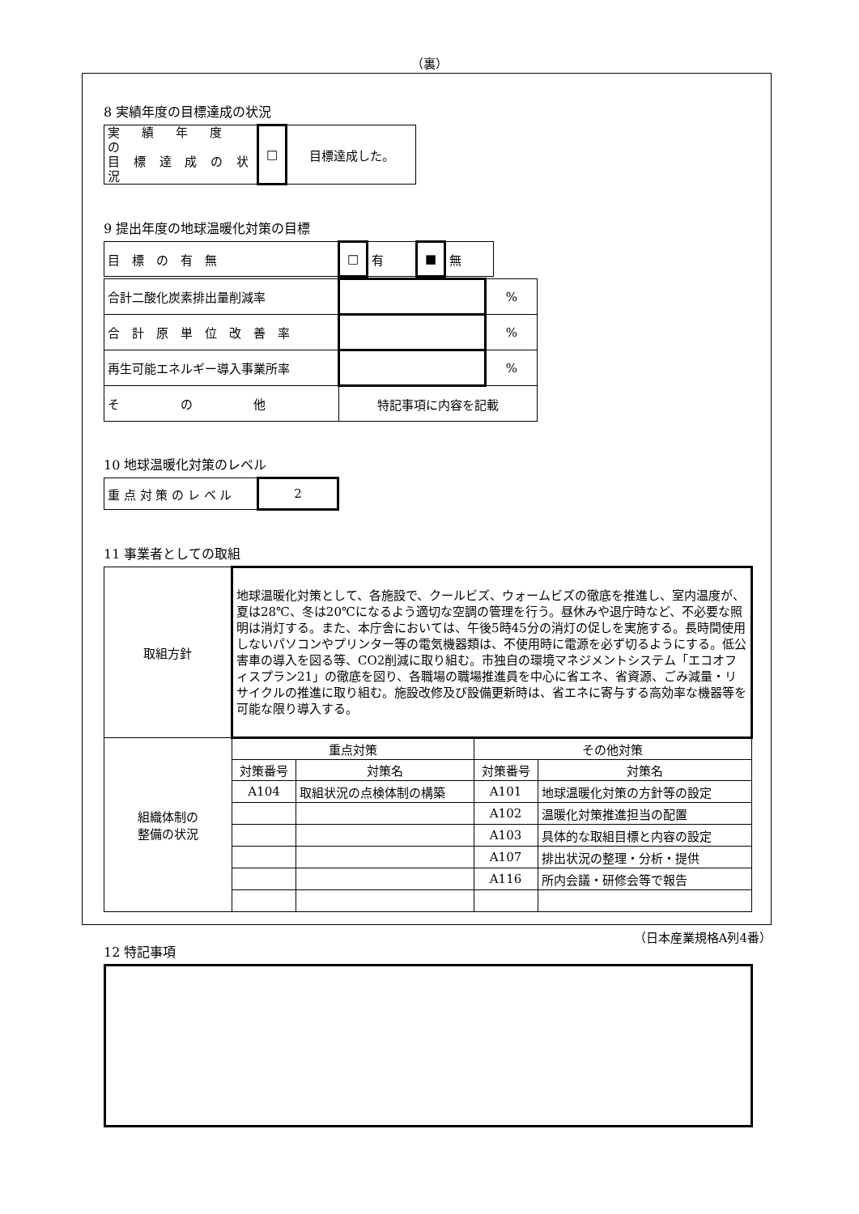（裏）
8 実績年度の目標達成の状況
| 実 績 年 度 の 目 標 達 成 の 状 況 | □ | 目標達成した。 |
9 提出年度の地球温暖化対策の目標
| 目 標 の 有 無 | □ | 有 | ■ | 無 |
| 合計二酸化炭素排出量削減率 | | % |
| 合 計 原 単 位 改 善 率 | | % |
| 再生可能エネルギー導入事業所率 | | % |
| そ の 他 | 特記事項に内容を記載 | |
10 地球温暖化対策のレベル
| 重 点 対 策 の レ ベ ル | 2 |
11 事業者としての取組
| 取組方針 | 地球温暖化対策として、各施設で、クールビズ、ウォームビズの徹底を推進し、室内温度が、夏は28℃、冬は20℃になるよう適切な空調の管理を行う。昼休みや退庁時など、不必要な照明は消灯する。また、本庁舎においては、午後5時45分の消灯の促しを実施する。長時間使用しないパソコンやプリンター等の電気機器類は、不使用時に電源を必ず切るようにする。低公害車の導入を図る等、CO2削減に取り組む。市独自の環境マネジメントシステム「エコオフィスプラン21」の徹底を図り、各職場の職場推進員を中心に省エネ、省資源、ごみ減量・リサイクルの推進に取り組む。施設改修及び設備更新時は、省エネに寄与する高効率な機器等を可能な限り導入する。 | | | |
| 組織体制の 整備の状況 | 重点対策 | | その他対策 | |
| | 対策番号 | 対策名 | 対策番号 | 対策名 |
| | A104 | 取組状況の点検体制の構築 | A101 | 地球温暖化対策の方針等の設定 |
| | | | A102 | 温暖化対策推進担当の配置 |
| | | | A103 | 具体的な取組目標と内容の設定 |
| | | | A107 | 排出状況の整理・分析・提供 |
| | | | A116 | 所内会議・研修会等で報告 |
12 特記事項
（日本産業規格A列4番）